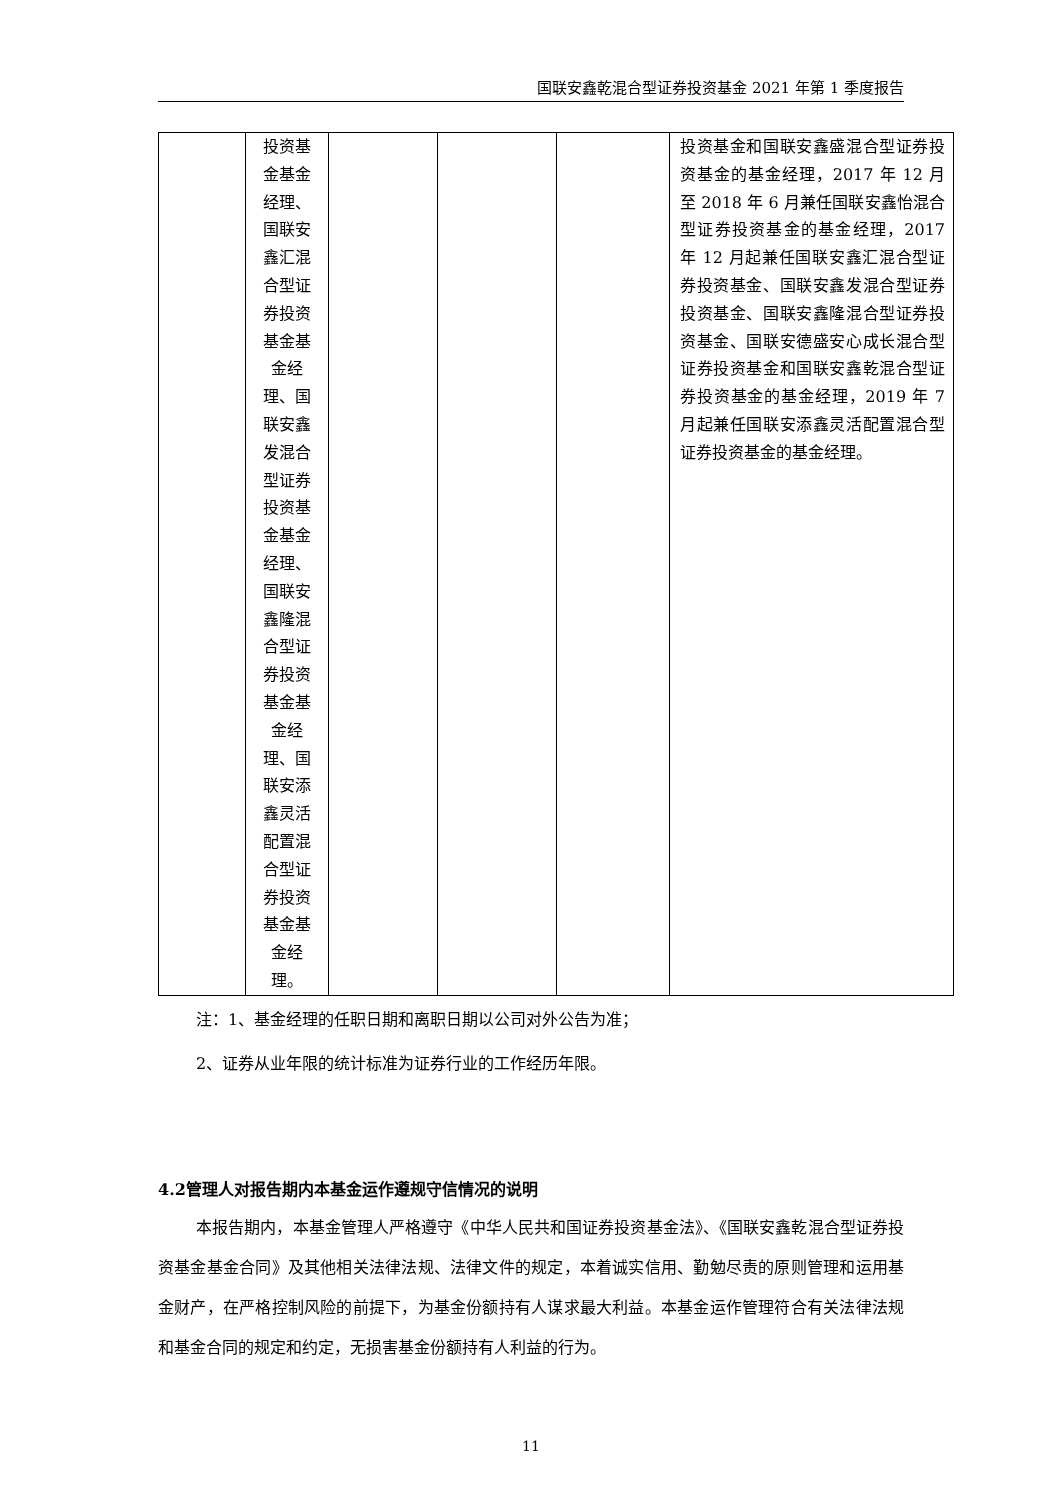国联安鑫乾混合型证券投资基金 2021 年第 1 季度报告
| | 投资基金基金经理、国联安鑫汇混合型证券投资基金基金经理、国联安鑫发混合型证券投资基金基金经理、国联安鑫隆混合型证券投资基金基金经理、国联安添鑫灵活配置混合型证券投资基金基金经理。 | | | | 投资基金和国联安鑫盛混合型证券投资基金的基金经理，2017 年 12 月至 2018 年 6 月兼任国联安鑫怡混合型证券投资基金的基金经理，2017 年 12 月起兼任国联安鑫汇混合型证券投资基金、国联安鑫发混合型证券投资基金、国联安鑫隆混合型证券投资基金、国联安德盛安心成长混合型证券投资基金和国联安鑫乾混合型证券投资基金的基金经理，2019 年 7 月起兼任国联安添鑫灵活配置混合型证券投资基金的基金经理。 |
注：1、基金经理的任职日期和离职日期以公司对外公告为准；
2、证券从业年限的统计标准为证券行业的工作经历年限。
4.2管理人对报告期内本基金运作遵规守信情况的说明
本报告期内，本基金管理人严格遵守《中华人民共和国证券投资基金法》、《国联安鑫乾混合型证券投资基金基金合同》及其他相关法律法规、法律文件的规定，本着诚实信用、勤勉尽责的原则管理和运用基金财产，在严格控制风险的前提下，为基金份额持有人谋求最大利益。本基金运作管理符合有关法律法规和基金合同的规定和约定，无损害基金份额持有人利益的行为。
11